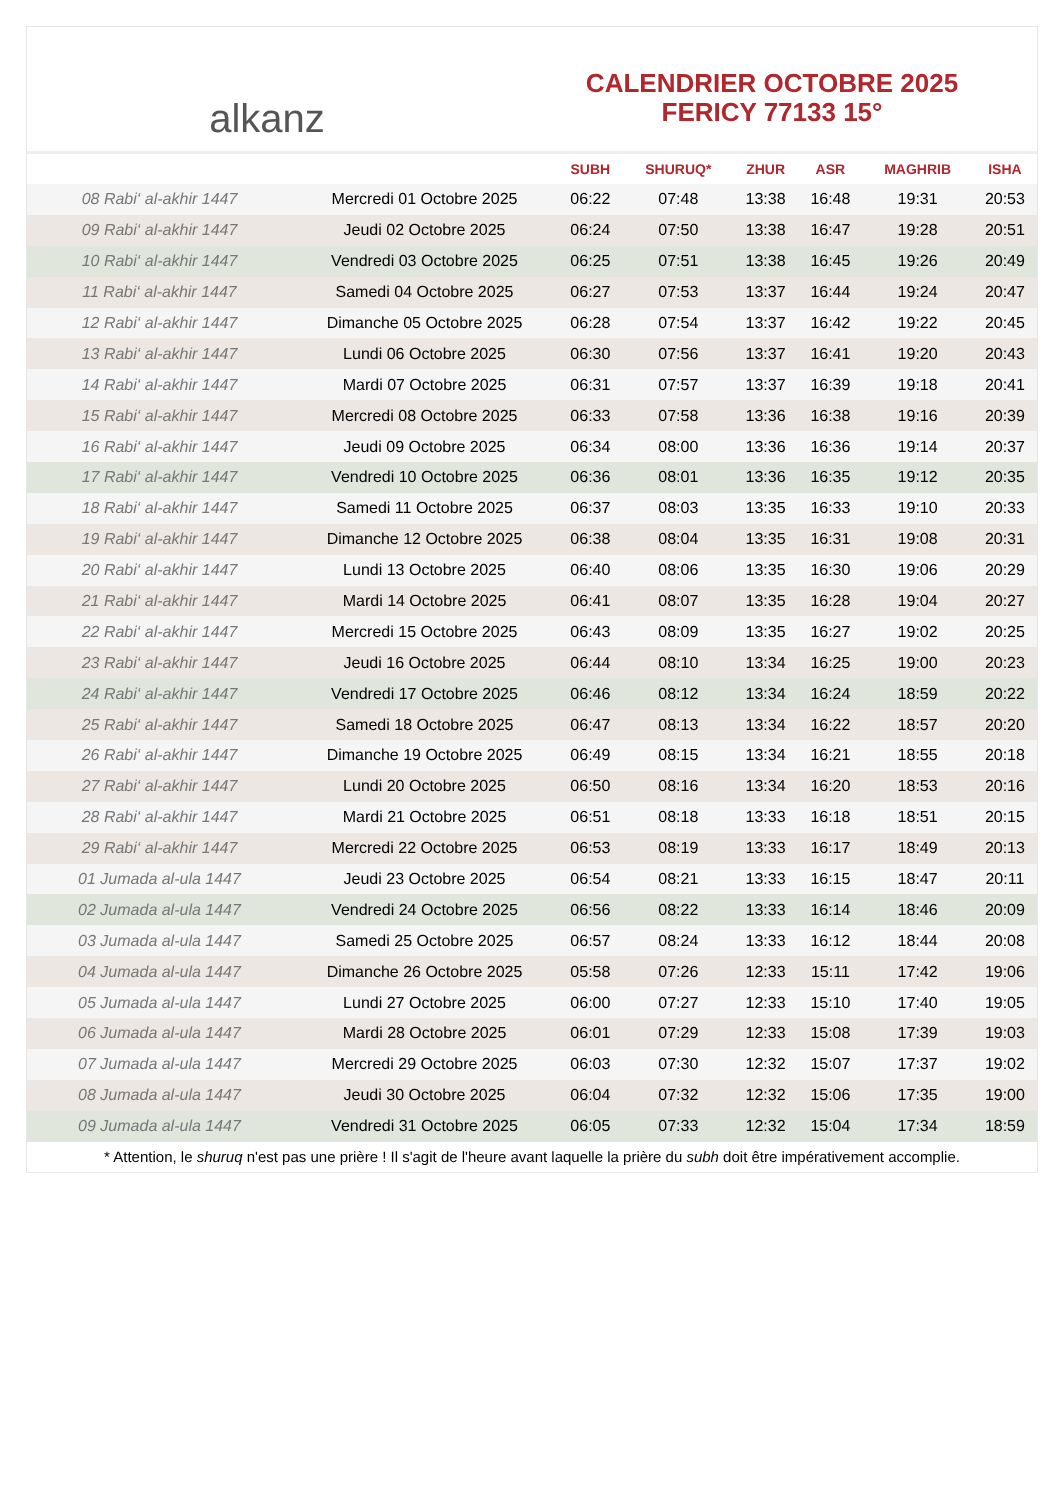alkanz
CALENDRIER OCTOBRE 2025
FERICY 77133 15°
| | | SUBH | SHURUQ* | ZHUR | ASR | MAGHRIB | ISHA |
| --- | --- | --- | --- | --- | --- | --- | --- |
| 08 Rabi‘ al-akhir 1447 | Mercredi 01 Octobre 2025 | 06:22 | 07:48 | 13:38 | 16:48 | 19:31 | 20:53 |
| 09 Rabi‘ al-akhir 1447 | Jeudi 02 Octobre 2025 | 06:24 | 07:50 | 13:38 | 16:47 | 19:28 | 20:51 |
| 10 Rabi‘ al-akhir 1447 | Vendredi 03 Octobre 2025 | 06:25 | 07:51 | 13:38 | 16:45 | 19:26 | 20:49 |
| 11 Rabi‘ al-akhir 1447 | Samedi 04 Octobre 2025 | 06:27 | 07:53 | 13:37 | 16:44 | 19:24 | 20:47 |
| 12 Rabi‘ al-akhir 1447 | Dimanche 05 Octobre 2025 | 06:28 | 07:54 | 13:37 | 16:42 | 19:22 | 20:45 |
| 13 Rabi‘ al-akhir 1447 | Lundi 06 Octobre 2025 | 06:30 | 07:56 | 13:37 | 16:41 | 19:20 | 20:43 |
| 14 Rabi‘ al-akhir 1447 | Mardi 07 Octobre 2025 | 06:31 | 07:57 | 13:37 | 16:39 | 19:18 | 20:41 |
| 15 Rabi‘ al-akhir 1447 | Mercredi 08 Octobre 2025 | 06:33 | 07:58 | 13:36 | 16:38 | 19:16 | 20:39 |
| 16 Rabi‘ al-akhir 1447 | Jeudi 09 Octobre 2025 | 06:34 | 08:00 | 13:36 | 16:36 | 19:14 | 20:37 |
| 17 Rabi‘ al-akhir 1447 | Vendredi 10 Octobre 2025 | 06:36 | 08:01 | 13:36 | 16:35 | 19:12 | 20:35 |
| 18 Rabi‘ al-akhir 1447 | Samedi 11 Octobre 2025 | 06:37 | 08:03 | 13:35 | 16:33 | 19:10 | 20:33 |
| 19 Rabi‘ al-akhir 1447 | Dimanche 12 Octobre 2025 | 06:38 | 08:04 | 13:35 | 16:31 | 19:08 | 20:31 |
| 20 Rabi‘ al-akhir 1447 | Lundi 13 Octobre 2025 | 06:40 | 08:06 | 13:35 | 16:30 | 19:06 | 20:29 |
| 21 Rabi‘ al-akhir 1447 | Mardi 14 Octobre 2025 | 06:41 | 08:07 | 13:35 | 16:28 | 19:04 | 20:27 |
| 22 Rabi‘ al-akhir 1447 | Mercredi 15 Octobre 2025 | 06:43 | 08:09 | 13:35 | 16:27 | 19:02 | 20:25 |
| 23 Rabi‘ al-akhir 1447 | Jeudi 16 Octobre 2025 | 06:44 | 08:10 | 13:34 | 16:25 | 19:00 | 20:23 |
| 24 Rabi‘ al-akhir 1447 | Vendredi 17 Octobre 2025 | 06:46 | 08:12 | 13:34 | 16:24 | 18:59 | 20:22 |
| 25 Rabi‘ al-akhir 1447 | Samedi 18 Octobre 2025 | 06:47 | 08:13 | 13:34 | 16:22 | 18:57 | 20:20 |
| 26 Rabi‘ al-akhir 1447 | Dimanche 19 Octobre 2025 | 06:49 | 08:15 | 13:34 | 16:21 | 18:55 | 20:18 |
| 27 Rabi‘ al-akhir 1447 | Lundi 20 Octobre 2025 | 06:50 | 08:16 | 13:34 | 16:20 | 18:53 | 20:16 |
| 28 Rabi‘ al-akhir 1447 | Mardi 21 Octobre 2025 | 06:51 | 08:18 | 13:33 | 16:18 | 18:51 | 20:15 |
| 29 Rabi‘ al-akhir 1447 | Mercredi 22 Octobre 2025 | 06:53 | 08:19 | 13:33 | 16:17 | 18:49 | 20:13 |
| 01 Jumada al-ula 1447 | Jeudi 23 Octobre 2025 | 06:54 | 08:21 | 13:33 | 16:15 | 18:47 | 20:11 |
| 02 Jumada al-ula 1447 | Vendredi 24 Octobre 2025 | 06:56 | 08:22 | 13:33 | 16:14 | 18:46 | 20:09 |
| 03 Jumada al-ula 1447 | Samedi 25 Octobre 2025 | 06:57 | 08:24 | 13:33 | 16:12 | 18:44 | 20:08 |
| 04 Jumada al-ula 1447 | Dimanche 26 Octobre 2025 | 05:58 | 07:26 | 12:33 | 15:11 | 17:42 | 19:06 |
| 05 Jumada al-ula 1447 | Lundi 27 Octobre 2025 | 06:00 | 07:27 | 12:33 | 15:10 | 17:40 | 19:05 |
| 06 Jumada al-ula 1447 | Mardi 28 Octobre 2025 | 06:01 | 07:29 | 12:33 | 15:08 | 17:39 | 19:03 |
| 07 Jumada al-ula 1447 | Mercredi 29 Octobre 2025 | 06:03 | 07:30 | 12:32 | 15:07 | 17:37 | 19:02 |
| 08 Jumada al-ula 1447 | Jeudi 30 Octobre 2025 | 06:04 | 07:32 | 12:32 | 15:06 | 17:35 | 19:00 |
| 09 Jumada al-ula 1447 | Vendredi 31 Octobre 2025 | 06:05 | 07:33 | 12:32 | 15:04 | 17:34 | 18:59 |
* Attention, le shuruq n'est pas une prière ! Il s'agit de l'heure avant laquelle la prière du subh doit être impérativement accomplie.